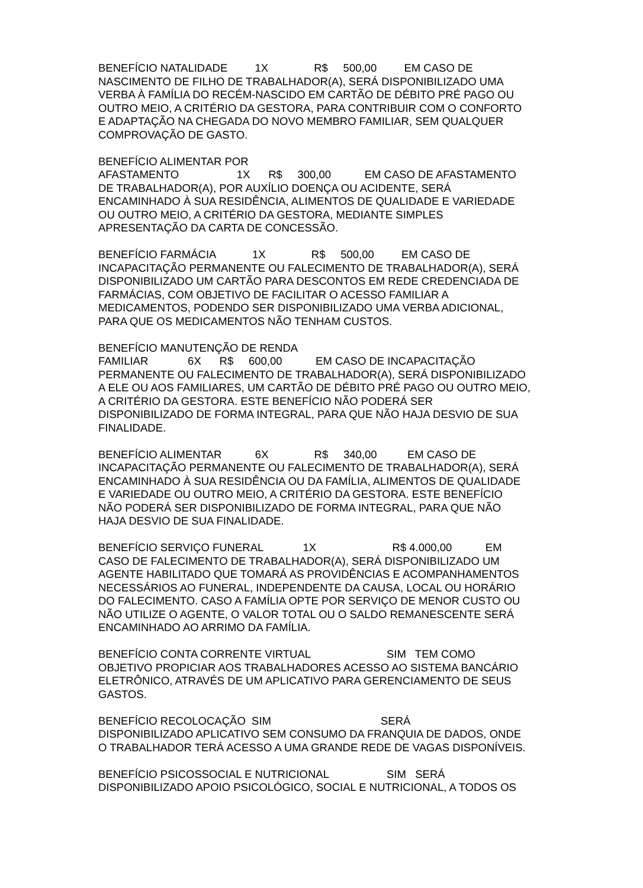BENEFÍCIO NATALIDADE 1X R$ 500,00 EM CASO DE NASCIMENTO DE FILHO DE TRABALHADOR(A), SERÁ DISPONIBILIZADO UMA VERBA À FAMÍLIA DO RECÉM-NASCIDO EM CARTÃO DE DÉBITO PRÉ PAGO OU OUTRO MEIO, A CRITÉRIO DA GESTORA, PARA CONTRIBUIR COM O CONFORTO E ADAPTAÇÃO NA CHEGADA DO NOVO MEMBRO FAMILIAR, SEM QUALQUER COMPROVAÇÃO DE GASTO.
BENEFÍCIO ALIMENTAR POR AFASTAMENTO 1X R$ 300,00 EM CASO DE AFASTAMENTO DE TRABALHADOR(A), POR AUXÍLIO DOENÇA OU ACIDENTE, SERÁ ENCAMINHADO À SUA RESIDÊNCIA, ALIMENTOS DE QUALIDADE E VARIEDADE OU OUTRO MEIO, A CRITÉRIO DA GESTORA, MEDIANTE SIMPLES APRESENTAÇÃO DA CARTA DE CONCESSÃO.
BENEFÍCIO FARMÁCIA 1X R$ 500,00 EM CASO DE INCAPACITAÇÃO PERMANENTE OU FALECIMENTO DE TRABALHADOR(A), SERÁ DISPONIBILIZADO UM CARTÃO PARA DESCONTOS EM REDE CREDENCIADA DE FARMÁCIAS, COM OBJETIVO DE FACILITAR O ACESSO FAMILIAR A MEDICAMENTOS, PODENDO SER DISPONIBILIZADO UMA VERBA ADICIONAL, PARA QUE OS MEDICAMENTOS NÃO TENHAM CUSTOS.
BENEFÍCIO MANUTENÇÃO DE RENDA FAMILIAR 6X R$ 600,00 EM CASO DE INCAPACITAÇÃO PERMANENTE OU FALECIMENTO DE TRABALHADOR(A), SERÁ DISPONIBILIZADO A ELE OU AOS FAMILIARES, UM CARTÃO DE DÉBITO PRÉ PAGO OU OUTRO MEIO, A CRITÉRIO DA GESTORA. ESTE BENEFÍCIO NÃO PODERÁ SER DISPONIBILIZADO DE FORMA INTEGRAL, PARA QUE NÃO HAJA DESVIO DE SUA FINALIDADE.
BENEFÍCIO ALIMENTAR 6X R$ 340,00 EM CASO DE INCAPACITAÇÃO PERMANENTE OU FALECIMENTO DE TRABALHADOR(A), SERÁ ENCAMINHADO À SUA RESIDÊNCIA OU DA FAMÍLIA, ALIMENTOS DE QUALIDADE E VARIEDADE OU OUTRO MEIO, A CRITÉRIO DA GESTORA. ESTE BENEFÍCIO NÃO PODERÁ SER DISPONIBILIZADO DE FORMA INTEGRAL, PARA QUE NÃO HAJA DESVIO DE SUA FINALIDADE.
BENEFÍCIO SERVIÇO FUNERAL 1X R$ 4.000,00 EM CASO DE FALECIMENTO DE TRABALHADOR(A), SERÁ DISPONIBILIZADO UM AGENTE HABILITADO QUE TOMARÁ AS PROVIDÊNCIAS E ACOMPANHAMENTOS NECESSÁRIOS AO FUNERAL, INDEPENDENTE DA CAUSA, LOCAL OU HORÁRIO DO FALECIMENTO. CASO A FAMÍLIA OPTE POR SERVIÇO DE MENOR CUSTO OU NÃO UTILIZE O AGENTE, O VALOR TOTAL OU O SALDO REMANESCENTE SERÁ ENCAMINHADO AO ARRIMO DA FAMÍLIA.
BENEFÍCIO CONTA CORRENTE VIRTUAL SIM TEM COMO OBJETIVO PROPICIAR AOS TRABALHADORES ACESSO AO SISTEMA BANCÁRIO ELETRÔNICO, ATRAVÉS DE UM APLICATIVO PARA GERENCIAMENTO DE SEUS GASTOS.
BENEFÍCIO RECOLOCAÇÃO SIM SERÁ DISPONIBILIZADO APLICATIVO SEM CONSUMO DA FRANQUIA DE DADOS, ONDE O TRABALHADOR TERÁ ACESSO A UMA GRANDE REDE DE VAGAS DISPONÍVEIS.
BENEFÍCIO PSICOSSOCIAL E NUTRICIONAL SIM SERÁ DISPONIBILIZADO APOIO PSICOLÓGICO, SOCIAL E NUTRICIONAL, A TODOS OS